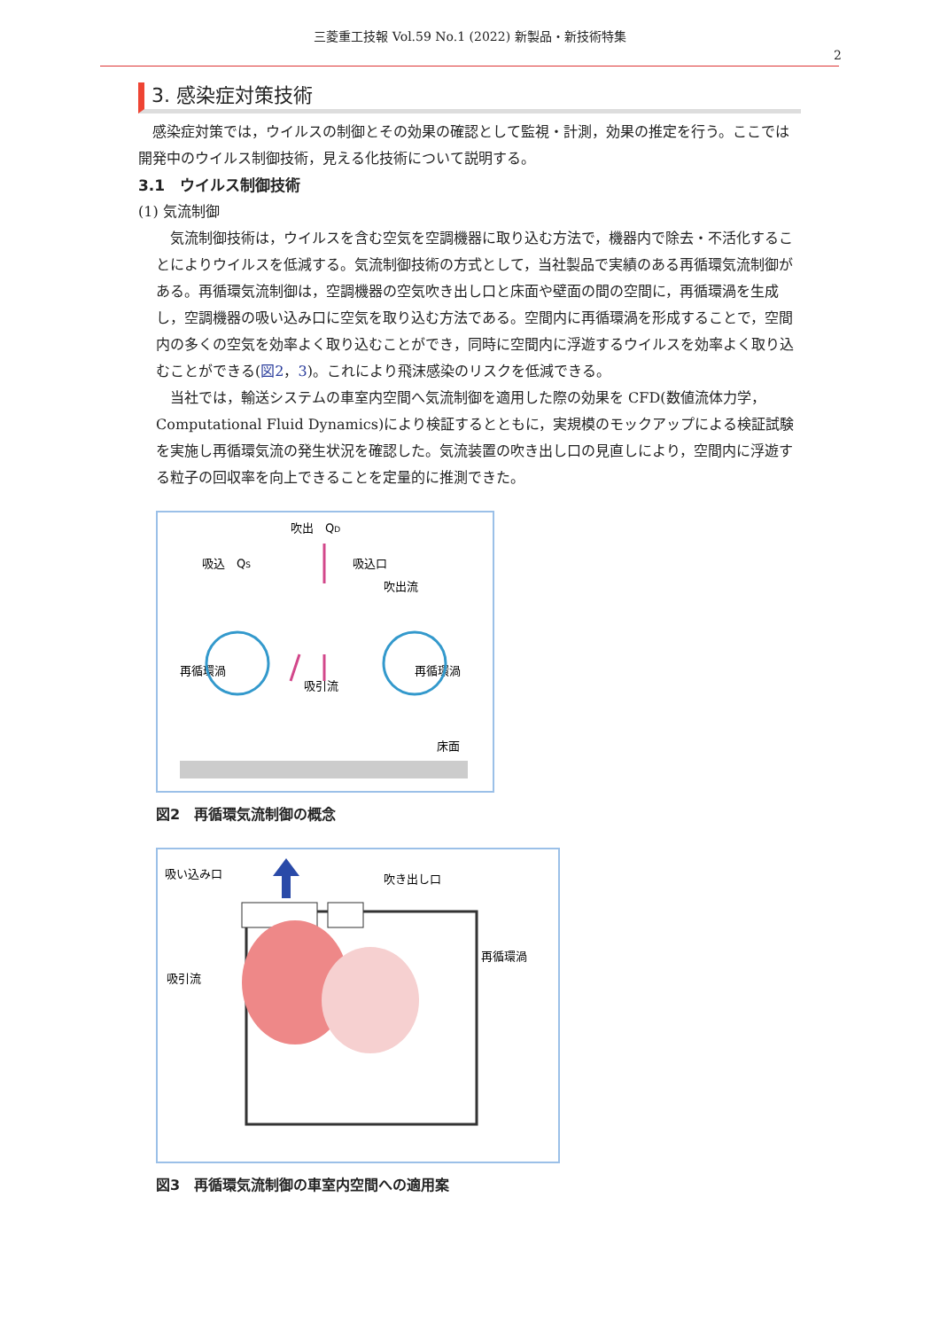三菱重工技報 Vol.59 No.1 (2022) 新製品・新技術特集
2
3. 感染症対策技術
感染症対策では，ウイルスの制御とその効果の確認として監視・計測，効果の推定を行う。ここでは開発中のウイルス制御技術，見える化技術について説明する。
3.1　ウイルス制御技術
(1) 気流制御
気流制御技術は，ウイルスを含む空気を空調機器に取り込む方法で，機器内で除去・不活化することによりウイルスを低減する。気流制御技術の方式として，当社製品で実績のある再循環気流制御がある。再循環気流制御は，空調機器の空気吹き出し口と床面や壁面の間の空間に，再循環渦を生成し，空調機器の吸い込み口に空気を取り込む方法である。空間内に再循環渦を形成することで，空間内の多くの空気を効率よく取り込むことができ，同時に空間内に浮遊するウイルスを効率よく取り込むことができる(図2，3)。これにより飛沫感染のリスクを低減できる。
当社では，輸送システムの車室内空間へ気流制御を適用した際の効果を CFD(数値流体力学，Computational Fluid Dynamics)により検証するとともに，実規模のモックアップによる検証試験を実施し再循環気流の発生状況を確認した。気流装置の吹き出し口の見直しにより，空間内に浮遊する粒子の回収率を向上できることを定量的に推測できた。
吹出　QD
吸込　QS
吸込口
吹出流
再循環渦
再循環渦
吸引流
床面
図2　再循環気流制御の概念
吸い込み口
吹き出し口
再循環渦
吸引流
図3　再循環気流制御の車室内空間への適用案